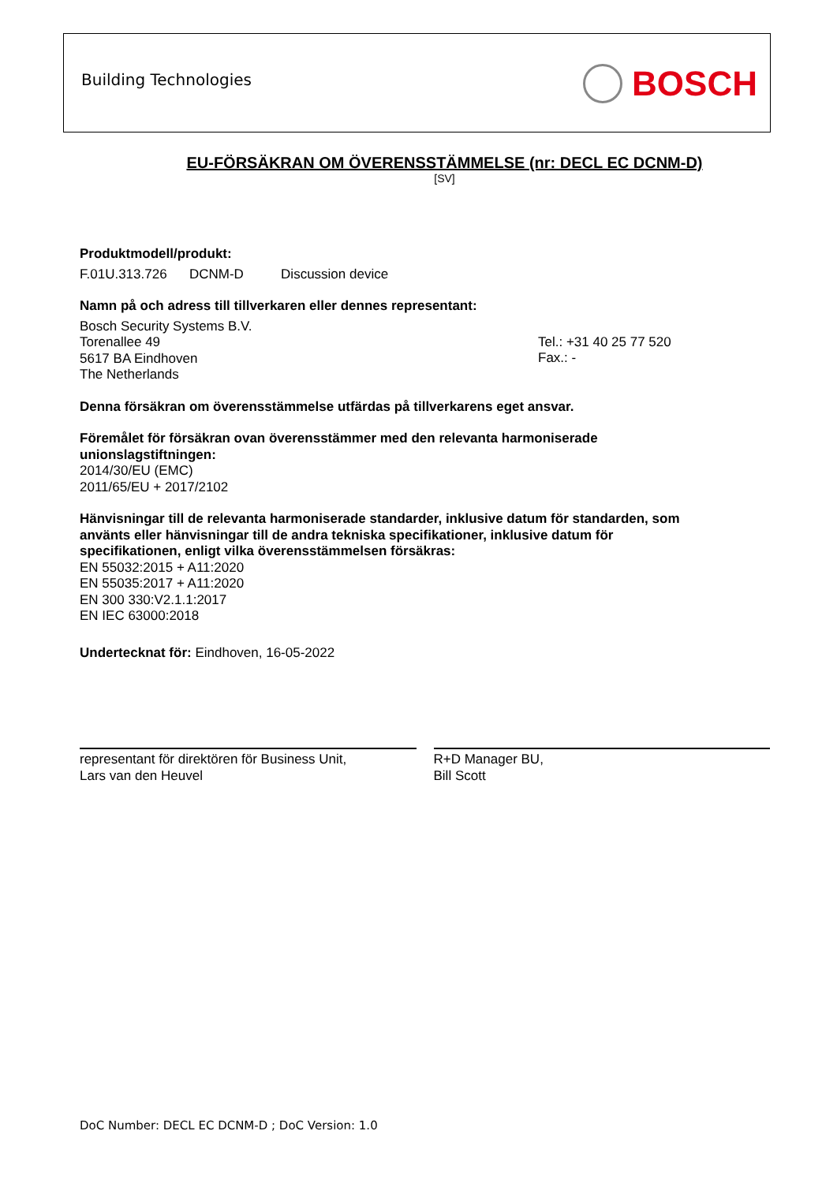Building Technologies BOSCH
EU-FÖRSÄKRAN OM ÖVERENSSTÄMMELSE (nr: DECL EC DCNM-D)
[SV]
Produktmodell/produkt:
F.01U.313.726 DCNM-D Discussion device
Namn på och adress till tillverkaren eller dennes representant:
Bosch Security Systems B.V.
Torenallee 49
5617 BA Eindhoven
The Netherlands
Tel.: +31 40 25 77 520
Fax.: -
Denna försäkran om överensstämmelse utfärdas på tillverkarens eget ansvar.
Föremålet för försäkran ovan överensstämmer med den relevanta harmoniserade
unionslagstiftningen:
2014/30/EU (EMC)
2011/65/EU + 2017/2102
Hänvisningar till de relevanta harmoniserade standarder, inklusive datum för standarden, som
använts eller hänvisningar till de andra tekniska specifikationer, inklusive datum för
specifikationen, enligt vilka överensstämmelsen försäkras:
EN 55032:2015 + A11:2020
EN 55035:2017 + A11:2020
EN 300 330:V2.1.1:2017
EN IEC 63000:2018
Undertecknat för: Eindhoven, 16-05-2022
representant för direktören för Business Unit,
Lars van den Heuvel
R+D Manager BU,
Bill Scott
DoC Number: DECL EC DCNM-D ; DoC Version: 1.0